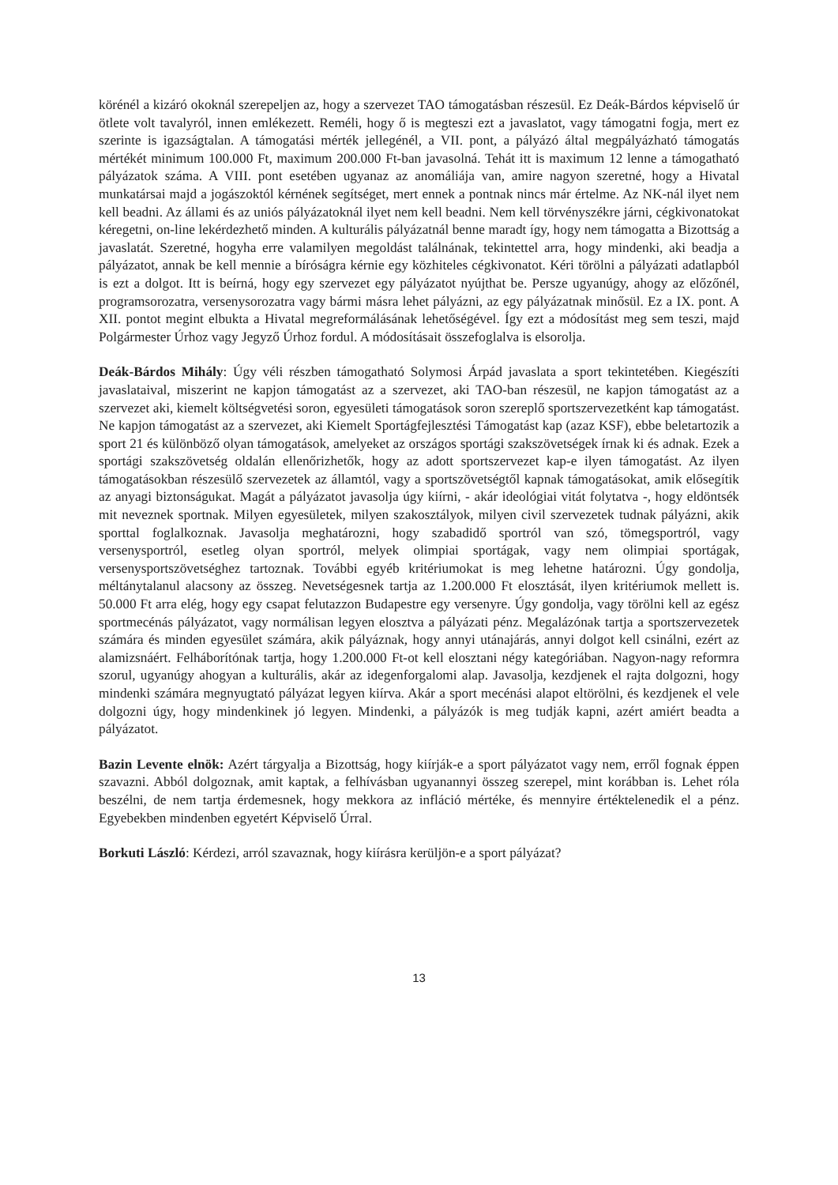körénél a kizáró okoknál szerepeljen az, hogy a szervezet TAO támogatásban részesül. Ez Deák-Bárdos képviselő úr ötlete volt tavalyról, innen emlékezett. Reméli, hogy ő is megteszi ezt a javaslatot, vagy támogatni fogja, mert ez szerinte is igazságtalan. A támogatási mérték jellegénél, a VII. pont, a pályázó által megpályázható támogatás mértékét minimum 100.000 Ft, maximum 200.000 Ft-ban javasolná. Tehát itt is maximum 12 lenne a támogatható pályázatok száma. A VIII. pont esetében ugyanaz az anomáliája van, amire nagyon szeretné, hogy a Hivatal munkatársai majd a jogászoktól kérnének segítséget, mert ennek a pontnak nincs már értelme. Az NK-nál ilyet nem kell beadni. Az állami és az uniós pályázatoknál ilyet nem kell beadni. Nem kell törvényszékre járni, cégkivonatokat kéregetni, on-line lekérdezhető minden. A kulturális pályázatnál benne maradt így, hogy nem támogatta a Bizottság a javaslatát. Szeretné, hogyha erre valamilyen megoldást találnának, tekintettel arra, hogy mindenki, aki beadja a pályázatot, annak be kell mennie a bíróságra kérnie egy közhiteles cégkivonatot. Kéri törölni a pályázati adatlapból is ezt a dolgot. Itt is beírná, hogy egy szervezet egy pályázatot nyújthat be. Persze ugyanúgy, ahogy az előzőnél, programsorozatra, versenysorozatra vagy bármi másra lehet pályázni, az egy pályázatnak minősül. Ez a IX. pont. A XII. pontot megint elbukta a Hivatal megreformálásának lehetőségével. Így ezt a módosítást meg sem teszi, majd Polgármester Úrhoz vagy Jegyző Úrhoz fordul. A módosításait összefoglalva is elsorolja.
Deák-Bárdos Mihály: Úgy véli részben támogatható Solymosi Árpád javaslata a sport tekintetében. Kiegészíti javaslataival, miszerint ne kapjon támogatást az a szervezet, aki TAO-ban részesül, ne kapjon támogatást az a szervezet aki, kiemelt költségvetési soron, egyesületi támogatások soron szereplő sportszervezetként kap támogatást. Ne kapjon támogatást az a szervezet, aki Kiemelt Sportágfejlesztési Támogatást kap (azaz KSF), ebbe beletartozik a sport 21 és különböző olyan támogatások, amelyeket az országos sportági szakszövetségek írnak ki és adnak. Ezek a sportági szakszövetség oldalán ellenőrizhetők, hogy az adott sportszervezet kap-e ilyen támogatást. Az ilyen támogatásokban részesülő szervezetek az államtól, vagy a sportszövetségtől kapnak támogatásokat, amik elősegítik az anyagi biztonságukat. Magát a pályázatot javasolja úgy kiírni, - akár ideológiai vitát folytatva -, hogy eldöntsék mit neveznek sportnak. Milyen egyesületek, milyen szakosztályok, milyen civil szervezetek tudnak pályázni, akik sporttal foglalkoznak. Javasolja meghatározni, hogy szabadidő sportról van szó, tömegsportról, vagy versenysportról, esetleg olyan sportról, melyek olimpiai sportágak, vagy nem olimpiai sportágak, versenysportszövetséghez tartoznak. További egyéb kritériumokat is meg lehetne határozni. Úgy gondolja, méltánytalanul alacsony az összeg. Nevetségesnek tartja az 1.200.000 Ft elosztását, ilyen kritériumok mellett is. 50.000 Ft arra elég, hogy egy csapat felutazzon Budapestre egy versenyre. Úgy gondolja, vagy törölni kell az egész sportmecénás pályázatot, vagy normálisan legyen elosztva a pályázati pénz. Megalázónak tartja a sportszervezetek számára és minden egyesület számára, akik pályáznak, hogy annyi utánajárás, annyi dolgot kell csinálni, ezért az alamizsnáért. Felháborítónak tartja, hogy 1.200.000 Ft-ot kell elosztani négy kategóriában. Nagyon-nagy reformra szorul, ugyanúgy ahogyan a kulturális, akár az idegenforgalomi alap. Javasolja, kezdjenek el rajta dolgozni, hogy mindenki számára megnyugtató pályázat legyen kiírva. Akár a sport mecénási alapot eltörölni, és kezdjenek el vele dolgozni úgy, hogy mindenkinek jó legyen. Mindenki, a pályázók is meg tudják kapni, azért amiért beadta a pályázatot.
Bazin Levente elnök: Azért tárgyalja a Bizottság, hogy kiírják-e a sport pályázatot vagy nem, erről fognak éppen szavazni. Abból dolgoznak, amit kaptak, a felhívásban ugyanannyi összeg szerepel, mint korábban is. Lehet róla beszélni, de nem tartja érdemesnek, hogy mekkora az infláció mértéke, és mennyire értéktelenedik el a pénz. Egyebekben mindenben egyetért Képviselő Úrral.
Borkuti László: Kérdezi, arról szavaznak, hogy kiírásra kerüljön-e a sport pályázat?
13